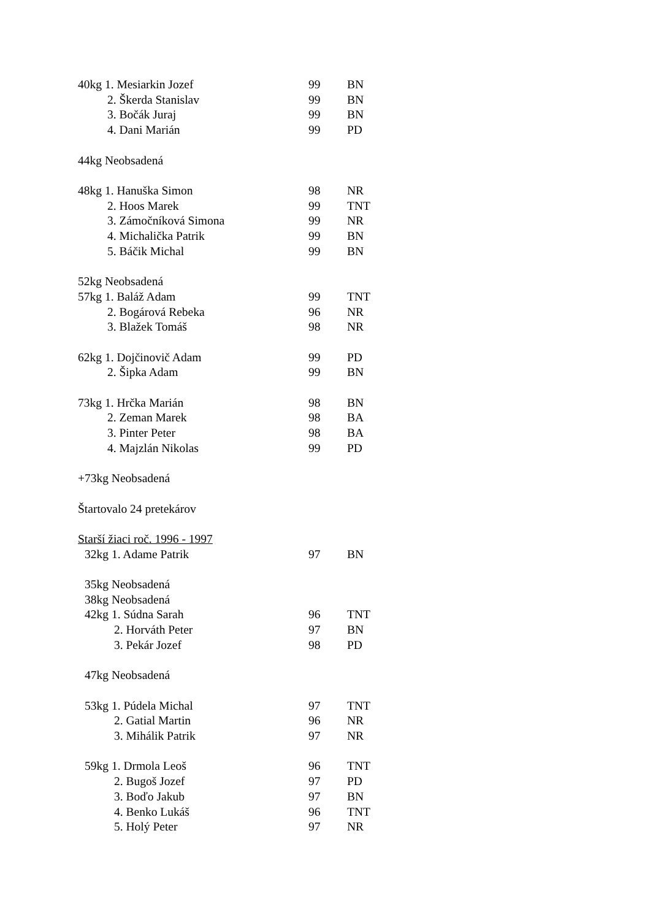| 40kg 1. Mesiarkin Jozef | 99 | BN |
| 2. Škerda Stanislav | 99 | BN |
| 3. Bočák Juraj | 99 | BN |
| 4. Dani Marián | 99 | PD |
| 44kg Neobsadená | | |
| 48kg 1. Hanuška Simon | 98 | NR |
| 2. Hoos Marek | 99 | TNT |
| 3. Zámočníková Simona | 99 | NR |
| 4. Michalička Patrik | 99 | BN |
| 5. Báčik Michal | 99 | BN |
| 52kg Neobsadená | | |
| 57kg 1. Baláž Adam | 99 | TNT |
| 2. Bogárová Rebeka | 96 | NR |
| 3. Blažek Tomáš | 98 | NR |
| 62kg 1. Dojčinovič Adam | 99 | PD |
| 2. Šipka Adam | 99 | BN |
| 73kg 1. Hrčka Marián | 98 | BN |
| 2. Zeman Marek | 98 | BA |
| 3. Pinter Peter | 98 | BA |
| 4. Majzlán Nikolas | 99 | PD |
| +73kg Neobsadená | | |
| Štartovalo 24 pretekárov | | |
| Starší žiaci roč. 1996 - 1997 | | |
| 32kg 1. Adame Patrik | 97 | BN |
| 35kg Neobsadená | | |
| 38kg Neobsadená | | |
| 42kg 1. Súdna Sarah | 96 | TNT |
| 2. Horváth Peter | 97 | BN |
| 3. Pekár Jozef | 98 | PD |
| 47kg Neobsadená | | |
| 53kg 1. Púdela Michal | 97 | TNT |
| 2. Gatial Martin | 96 | NR |
| 3. Mihálik Patrik | 97 | NR |
| 59kg 1. Drmola Leoš | 96 | TNT |
| 2. Bugoš Jozef | 97 | PD |
| 3. Boďo Jakub | 97 | BN |
| 4. Benko Lukáš | 96 | TNT |
| 5. Holý Peter | 97 | NR |